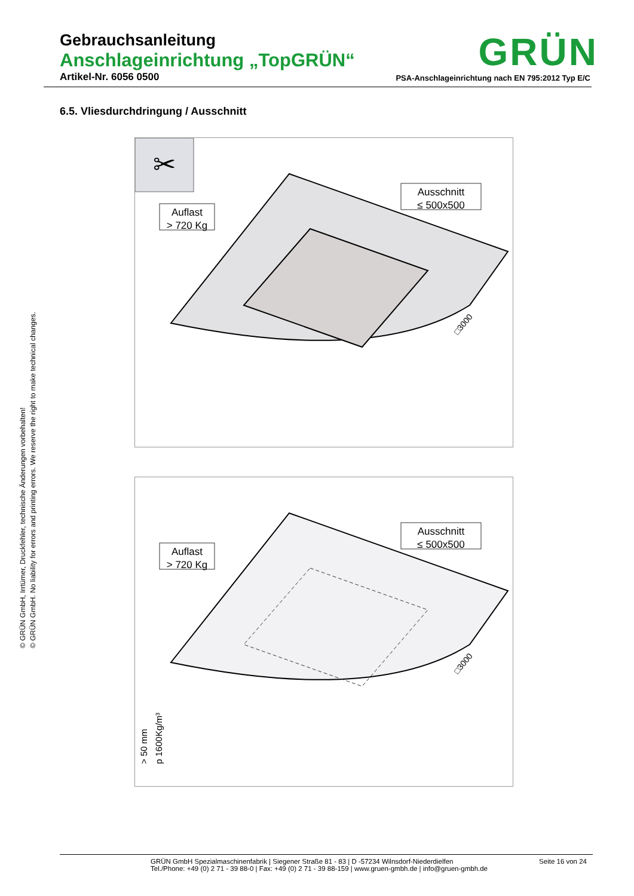Gebrauchsanleitung
Anschlageinrichtung „TopGRÜN“
Artikel-Nr. 6056 0500 PSA-Anschlageinrichtung nach EN 795:2012 Typ E/C
GRÜN
6.5. Vliesdurchdringung / Ausschnitt
© GRÜN GmbH, Irrtümer, Druckfehler, technische Änderungen vorbehalten!
© GRÜN GmbH. No liability for errors and printing errors. We reserve the right to make technical changes.
✂
Ausschnitt
≤ 500x500
Auflast
> 720 Kg
□3000
Ausschnitt
≤ 500x500
Auflast
> 720 Kg
□3000
> 50 mm
p 1600Kg/m³
GRÜN GmbH Spezialmaschinenfabrik | Siegener Straße 81 - 83 | D -57234 Wilnsdorf-Niederdielfen
Tel./Phone: +49 (0) 2 71 - 39 88-0 | Fax: +49 (0) 2 71 - 39 88-159 | www.gruen-gmbh.de | info@gruen-gmbh.de
Seite 16 von 24